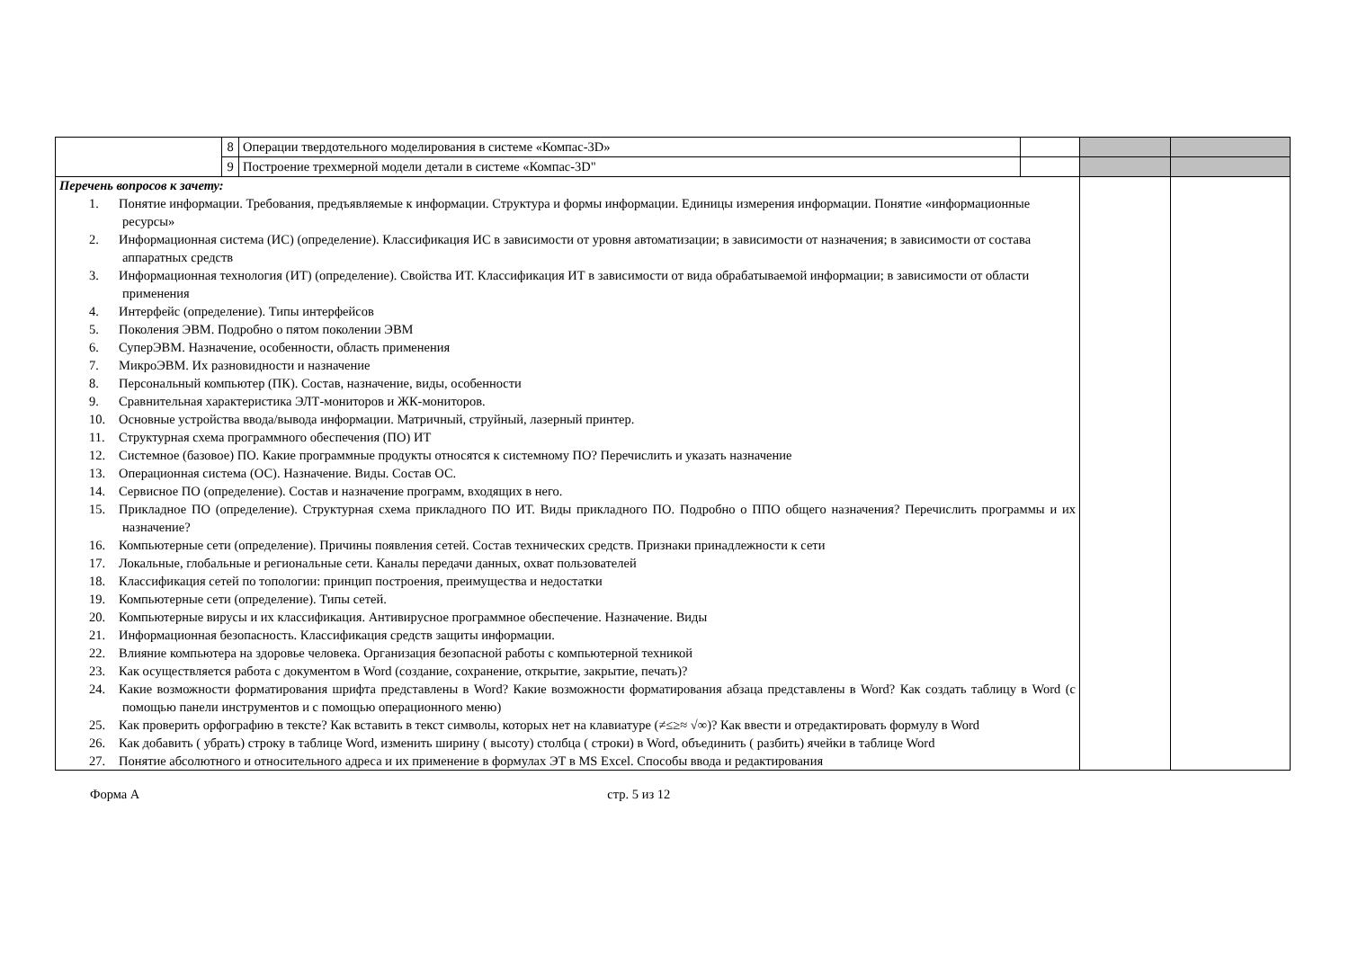| | 8 | Операции твердотельного моделирования в системе «Компас-3D» | | | |
| | 9 | Построение трехмерной модели детали в системе «Компас-3D" | | | |
| Перечень вопросов к зачету: 1. Понятие информации. Требования, предъявляемые к информации. Структура и формы информации. Единицы измерения информации. Понятие «информационные ресурсы» 2. Информационная система (ИС) (определение). Классификация ИС в зависимости от уровня автоматизации; в зависимости от назначения; в зависимости от состава аппаратных средств 3. Информационная технология (ИТ) (определение). Свойства ИТ. Классификация ИТ в зависимости от вида обрабатываемой информации; в зависимости от области применения 4. Интерфейс (определение). Типы интерфейсов 5. Поколения ЭВМ. Подробно о пятом поколении ЭВМ 6. СуперЭВМ. Назначение, особенности, область применения 7. МикроЭВМ. Их разновидности и назначение 8. Персональный компьютер (ПК). Состав, назначение, виды, особенности 9. Сравнительная характеристика ЭЛТ-мониторов и ЖК-мониторов. 10. Основные устройства ввода/вывода информации. Матричный, струйный, лазерный принтер. 11. Структурная схема программного обеспечения (ПО) ИТ 12. Системное (базовое) ПО. Какие программные продукты относятся к системному ПО? Перечислить и указать назначение 13. Операционная система (ОС). Назначение. Виды. Состав ОС. 14. Сервисное ПО (определение). Состав и назначение программ, входящих в него. 15. Прикладное ПО (определение). Структурная схема прикладного ПО ИТ. Виды прикладного ПО. Подробно о ППО общего назначения? Перечислить программы и их назначение? 16. Компьютерные сети (определение). Причины появления сетей. Состав технических средств. Признаки принадлежности к сети 17. Локальные, глобальные и региональные сети. Каналы передачи данных, охват пользователей 18. Классификация сетей по топологии: принцип построения, преимущества и недостатки 19. Компьютерные сети (определение). Типы сетей. 20. Компьютерные вирусы и их классификация. Антивирусное программное обеспечение. Назначение. Виды 21. Информационная безопасность. Классификация средств защиты информации. 22. Влияние компьютера на здоровье человека. Организация безопасной работы с компьютерной техникой 23. Как осуществляется работа с документом в Word (создание, сохранение, открытие, закрытие, печать)? 24. Какие возможности форматирования шрифта представлены в Word? Какие возможности форматирования абзаца представлены в Word? Как создать таблицу в Word (с помощью панели инструментов и с помощью операционного меню) 25. Как проверить орфографию в тексте? Как вставить в текст символы, которых нет на клавиатуре (≠≤≥≈ √∞)? Как ввести и отредактировать формулу в Word 26. Как добавить ( убрать) строку в таблице Word, изменить ширину ( высоту) столбца ( строки) в Word, объединить ( разбить) ячейки в таблице Word 27. Понятие абсолютного и относительного адреса и их применение в формулах ЭТ в MS Excel. Способы ввода и редактирования | | | | | |
Форма А стр. 5 из 12